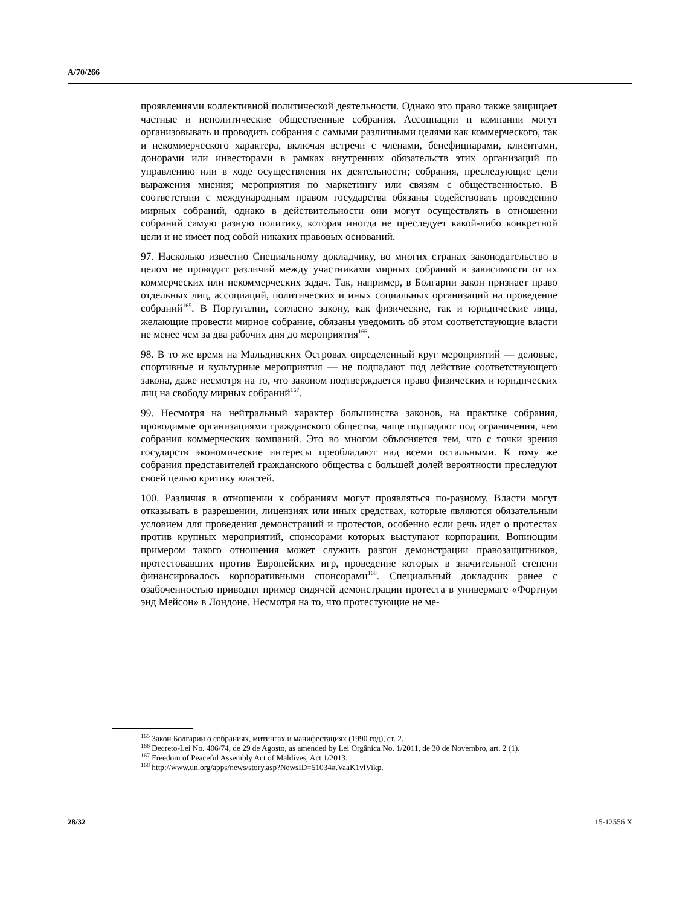A/70/266
проявлениями коллективной политической деятельности. Однако это право также защищает частные и неполитические общественные собрания. Ассоциации и компании могут организовывать и проводить собрания с самыми различными целями как коммерческого, так и некоммерческого характера, включая встречи с членами, бенефициарами, клиентами, донорами или инвесторами в рамках внутренних обязательств этих организаций по управлению или в ходе осуществления их деятельности; собрания, преследующие цели выражения мнения; мероприятия по маркетингу или связям с общественностью. В соответствии с международным правом государства обязаны содействовать проведению мирных собраний, однако в действительности они могут осуществлять в отношении собраний самую разную политику, которая иногда не преследует какой-либо конкретной цели и не имеет под собой никаких правовых оснований.
97. Насколько известно Специальному докладчику, во многих странах законодательство в целом не проводит различий между участниками мирных собраний в зависимости от их коммерческих или некоммерческих задач. Так, например, в Болгарии закон признает право отдельных лиц, ассоциаций, политических и иных социальных организаций на проведение собраний<sup>165</sup>. В Португалии, согласно закону, как физические, так и юридические лица, желающие провести мирное собрание, обязаны уведомить об этом соответствующие власти не менее чем за два рабочих дня до мероприятия<sup>166</sup>.
98. В то же время на Мальдивских Островах определенный круг мероприятий — деловые, спортивные и культурные мероприятия — не подпадают под действие соответствующего закона, даже несмотря на то, что законом подтверждается право физических и юридических лиц на свободу мирных собраний<sup>167</sup>.
99. Несмотря на нейтральный характер большинства законов, на практике собрания, проводимые организациями гражданского общества, чаще подпадают под ограничения, чем собрания коммерческих компаний. Это во многом объясняется тем, что с точки зрения государств экономические интересы преобладают над всеми остальными. К тому же собрания представителей гражданского общества с большей долей вероятности преследуют своей целью критику властей.
100. Различия в отношении к собраниям могут проявляться по-разному. Власти могут отказывать в разрешении, лицензиях или иных средствах, которые являются обязательным условием для проведения демонстраций и протестов, особенно если речь идет о протестах против крупных мероприятий, спонсорами которых выступают корпорации. Вопиющим примером такого отношения может служить разгон демонстрации правозащитников, протестовавших против Европейских игр, проведение которых в значительной степени финансировалось корпоративными спонсорами<sup>168</sup>. Специальный докладчик ранее с озабоченностью приводил пример сидячей демонстрации протеста в универмаге «Фортнум энд Мейсон» в Лондоне. Несмотря на то, что протестующие не ме-
<sup>165</sup> Закон Болгарии о собраниях, митингах и манифестациях (1990 год), ст. 2.
<sup>166</sup> Decreto-Lei No. 406/74, de 29 de Agosto, as amended by Lei Orgânica No. 1/2011, de 30 de Novembro, art. 2 (1).
<sup>167</sup> Freedom of Peaceful Assembly Act of Maldives, Act 1/2013.
<sup>168</sup> http://www.un.org/apps/news/story.asp?NewsID=51034#.VaaK1vlVikp.
28/32 15-12556 X